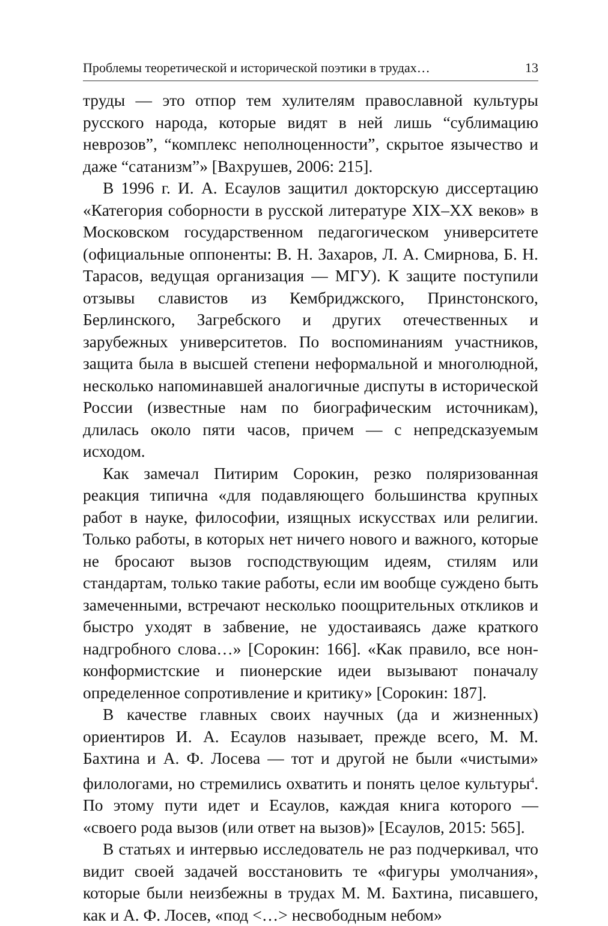Проблемы теоретической и исторической поэтики в трудах… 13
труды — это отпор тем хулителям православной культуры русского народа, которые видят в ней лишь “сублимацию неврозов”, “комплекс неполноценности”, скрытое язычество и даже “сатанизм”» [Вахрушев, 2006: 215].
В 1996 г. И. А. Есаулов защитил докторскую диссертацию «Категория соборности в русской литературе XIX–XX веков» в Московском государственном педагогическом университете (официальные оппоненты: В. Н. Захаров, Л. А. Смирнова, Б. Н. Тарасов, ведущая организация — МГУ). К защите поступили отзывы славистов из Кембриджского, Принстонского, Берлинского, Загребского и других отечественных и зарубежных университетов. По воспоминаниям участников, защита была в высшей степени неформальной и многолюдной, несколько напоминавшей аналогичные диспуты в исторической России (известные нам по биографическим источникам), длилась около пяти часов, причем — с непредсказуемым исходом.
Как замечал Питирим Сорокин, резко поляризованная реакция типична «для подавляющего большинства крупных работ в науке, философии, изящных искусствах или религии. Только работы, в которых нет ничего нового и важного, которые не бросают вызов господствующим идеям, стилям или стандартам, только такие работы, если им вообще суждено быть замеченными, встречают несколько поощрительных откликов и быстро уходят в забвение, не удостаиваясь даже краткого надгробного слова…» [Сорокин: 166]. «Как правило, все нон-конформистские и пионерские идеи вызывают поначалу определенное сопротивление и критику» [Сорокин: 187].
В качестве главных своих научных (да и жизненных) ориентиров И. А. Есаулов называет, прежде всего, М. М. Бахтина и А. Ф. Лосева — тот и другой не были «чистыми» филологами, но стремились охватить и понять целое культуры<sup>4</sup>. По этому пути идет и Есаулов, каждая книга которого — «своего рода вызов (или ответ на вызов)» [Есаулов, 2015: 565].
В статьях и интервью исследователь не раз подчеркивал, что видит своей задачей восстановить те «фигуры умолчания», которые были неизбежны в трудах М. М. Бахтина, писавшего, как и А. Ф. Лосев, «под <…> несвободным небом»